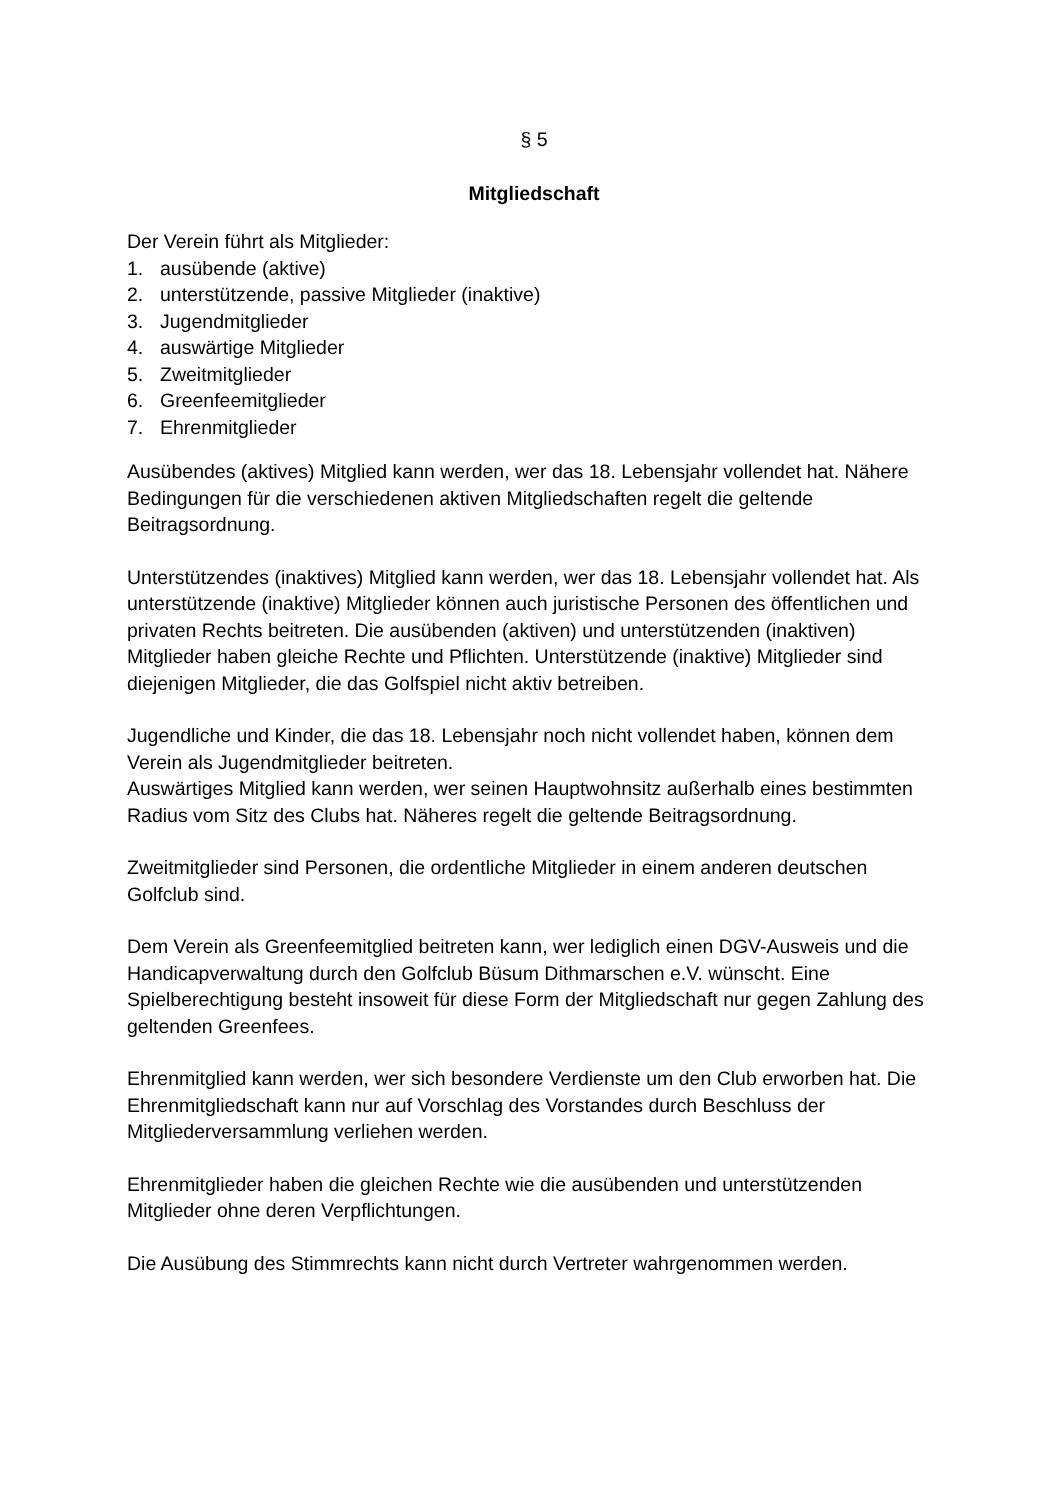§ 5
Mitgliedschaft
Der Verein führt als Mitglieder:
1. ausübende (aktive)
2. unterstützende, passive Mitglieder (inaktive)
3. Jugendmitglieder
4. auswärtige Mitglieder
5. Zweitmitglieder
6. Greenfeemitglieder
7. Ehrenmitglieder
Ausübendes (aktives) Mitglied kann werden, wer das 18. Lebensjahr vollendet hat. Nähere Bedingungen für die verschiedenen aktiven Mitgliedschaften regelt die geltende Beitragsordnung.
Unterstützendes (inaktives) Mitglied kann werden, wer das 18. Lebensjahr vollendet hat. Als unterstützende (inaktive) Mitglieder können auch juristische Personen des öffentlichen und privaten Rechts beitreten. Die ausübenden (aktiven) und unterstützenden (inaktiven) Mitglieder haben gleiche Rechte und Pflichten. Unterstützende (inaktive) Mitglieder sind diejenigen Mitglieder, die das Golfspiel nicht aktiv betreiben.
Jugendliche und Kinder, die das 18. Lebensjahr noch nicht vollendet haben, können dem Verein als Jugendmitglieder beitreten.
Auswärtiges Mitglied kann werden, wer seinen Hauptwohnsitz außerhalb eines bestimmten Radius vom Sitz des Clubs hat. Näheres regelt die geltende Beitragsordnung.
Zweitmitglieder sind Personen, die ordentliche Mitglieder in einem anderen deutschen Golfclub sind.
Dem Verein als Greenfeemitglied beitreten kann, wer lediglich einen DGV-Ausweis und die Handicapverwaltung durch den Golfclub Büsum Dithmarschen e.V. wünscht. Eine Spielberechtigung besteht insoweit für diese Form der Mitgliedschaft nur gegen Zahlung des geltenden Greenfees.
Ehrenmitglied kann werden, wer sich besondere Verdienste um den Club erworben hat. Die Ehrenmitgliedschaft kann nur auf Vorschlag des Vorstandes durch Beschluss der Mitgliederversammlung verliehen werden.
Ehrenmitglieder haben die gleichen Rechte wie die ausübenden und unterstützenden Mitglieder ohne deren Verpflichtungen.
Die Ausübung des Stimmrechts kann nicht durch Vertreter wahrgenommen werden.